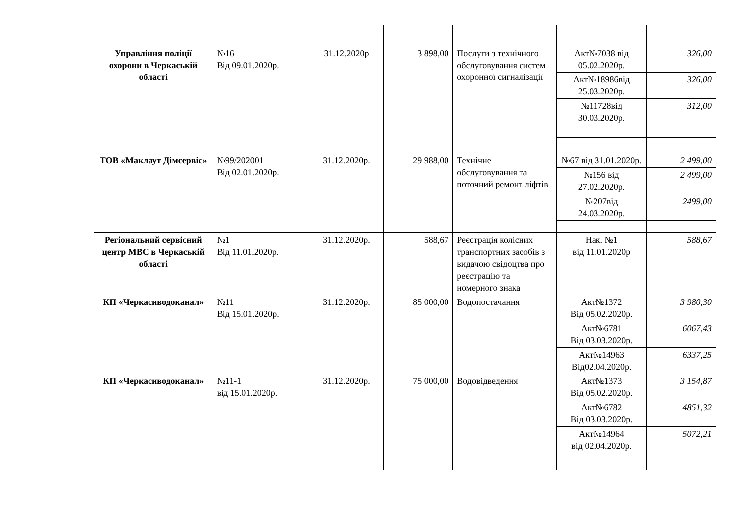| | Управління поліції охорони в Черкаській області | №16 Від 09.01.2020р. | 31.12.2020р | 3 898,00 | Послуги з технічного обслуговування систем охоронної сигналізації | Акт№7038 від 05.02.2020р. | 326,00 |
| | | | | | | Акт№18986від 25.03.2020р. | 326,00 |
| | | | | | | №11728від 30.03.2020р. | 312,00 |
| | ТОВ «Маклаут Дімсервіс» | №99/202001 Від 02.01.2020р. | 31.12.2020р. | 29 988,00 | Технічне обслуговування та поточний ремонт ліфтів | №67 від 31.01.2020р. | 2 499,00 |
| | | | | | | №156 від 27.02.2020р. | 2 499,00 |
| | | | | | | №207від 24.03.2020р. | 2499,00 |
| | Регіональний сервісний центр МВС в Черкаській області | №1 Від 11.01.2020р. | 31.12.2020р. | 588,67 | Реєстрація колісних транспортних засобів з видачою свідоцтва про реєстрацію та номерного знака | Нак. №1 від 11.01.2020р | 588,67 |
| | КП «Черкасиводоканал» | №11 Від 15.01.2020р. | 31.12.2020р. | 85 000,00 | Водопостачання | Акт№1372 Від 05.02.2020р. | 3 980,30 |
| | | | | | | Акт№6781 Від 03.03.2020р. | 6067,43 |
| | | | | | | Акт№14963 Від02.04.2020р. | 6337,25 |
| | КП «Черкасиводоканал» | №11-1 від 15.01.2020р. | 31.12.2020р. | 75 000,00 | Водовідведення | Акт№1373 Від 05.02.2020р. | 3 154,87 |
| | | | | | | Акт№6782 Від 03.03.2020р. | 4851,32 |
| | | | | | | Акт№14964 від 02.04.2020р. | 5072,21 |